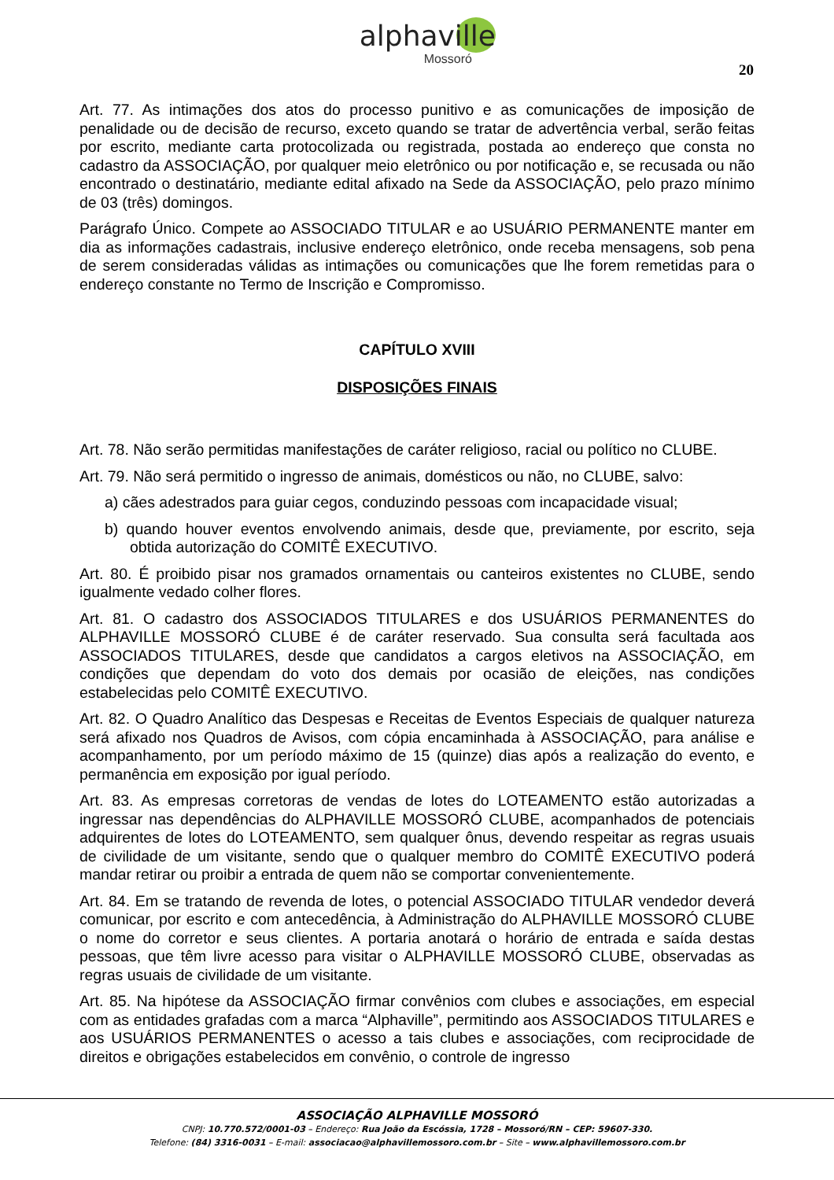alphaville
Mossoró
20
Art. 77. As intimações dos atos do processo punitivo e as comunicações de imposição de penalidade ou de decisão de recurso, exceto quando se tratar de advertência verbal, serão feitas por escrito, mediante carta protocolizada ou registrada, postada ao endereço que consta no cadastro da ASSOCIAÇÃO, por qualquer meio eletrônico ou por notificação e, se recusada ou não encontrado o destinatário, mediante edital afixado na Sede da ASSOCIAÇÃO, pelo prazo mínimo de 03 (três) domingos.
Parágrafo Único. Compete ao ASSOCIADO TITULAR e ao USUÁRIO PERMANENTE manter em dia as informações cadastrais, inclusive endereço eletrônico, onde receba mensagens, sob pena de serem consideradas válidas as intimações ou comunicações que lhe forem remetidas para o endereço constante no Termo de Inscrição e Compromisso.
CAPÍTULO XVIII
DISPOSIÇÕES FINAIS
Art. 78. Não serão permitidas manifestações de caráter religioso, racial ou político no CLUBE.
Art. 79. Não será permitido o ingresso de animais, domésticos ou não, no CLUBE, salvo:
a) cães adestrados para guiar cegos, conduzindo pessoas com incapacidade visual;
b) quando houver eventos envolvendo animais, desde que, previamente, por escrito, seja obtida autorização do COMITÊ EXECUTIVO.
Art. 80. É proibido pisar nos gramados ornamentais ou canteiros existentes no CLUBE, sendo igualmente vedado colher flores.
Art. 81. O cadastro dos ASSOCIADOS TITULARES e dos USUÁRIOS PERMANENTES do ALPHAVILLE MOSSORÓ CLUBE é de caráter reservado. Sua consulta será facultada aos ASSOCIADOS TITULARES, desde que candidatos a cargos eletivos na ASSOCIAÇÃO, em condições que dependam do voto dos demais por ocasião de eleições, nas condições estabelecidas pelo COMITÊ EXECUTIVO.
Art. 82. O Quadro Analítico das Despesas e Receitas de Eventos Especiais de qualquer natureza será afixado nos Quadros de Avisos, com cópia encaminhada à ASSOCIAÇÃO, para análise e acompanhamento, por um período máximo de 15 (quinze) dias após a realização do evento, e permanência em exposição por igual período.
Art. 83. As empresas corretoras de vendas de lotes do LOTEAMENTO estão autorizadas a ingressar nas dependências do ALPHAVILLE MOSSORÓ CLUBE, acompanhados de potenciais adquirentes de lotes do LOTEAMENTO, sem qualquer ônus, devendo respeitar as regras usuais de civilidade de um visitante, sendo que o qualquer membro do COMITÊ EXECUTIVO poderá mandar retirar ou proibir a entrada de quem não se comportar convenientemente.
Art. 84. Em se tratando de revenda de lotes, o potencial ASSOCIADO TITULAR vendedor deverá comunicar, por escrito e com antecedência, à Administração do ALPHAVILLE MOSSORÓ CLUBE o nome do corretor e seus clientes. A portaria anotará o horário de entrada e saída destas pessoas, que têm livre acesso para visitar o ALPHAVILLE MOSSORÓ CLUBE, observadas as regras usuais de civilidade de um visitante.
Art. 85. Na hipótese da ASSOCIAÇÃO firmar convênios com clubes e associações, em especial com as entidades grafadas com a marca “Alphaville”, permitindo aos ASSOCIADOS TITULARES e aos USUÁRIOS PERMANENTES o acesso a tais clubes e associações, com reciprocidade de direitos e obrigações estabelecidos em convênio, o controle de ingresso
ASSOCIAÇÃO ALPHAVILLE MOSSORÓ
CNPJ: 10.770.572/0001-03 – Endereço: Rua João da Escóssia, 1728 – Mossoró/RN – CEP: 59607-330.
Telefone: (84) 3316-0031 – E-mail: associacao@alphavillemossoro.com.br – Site – www.alphavillemossoro.com.br